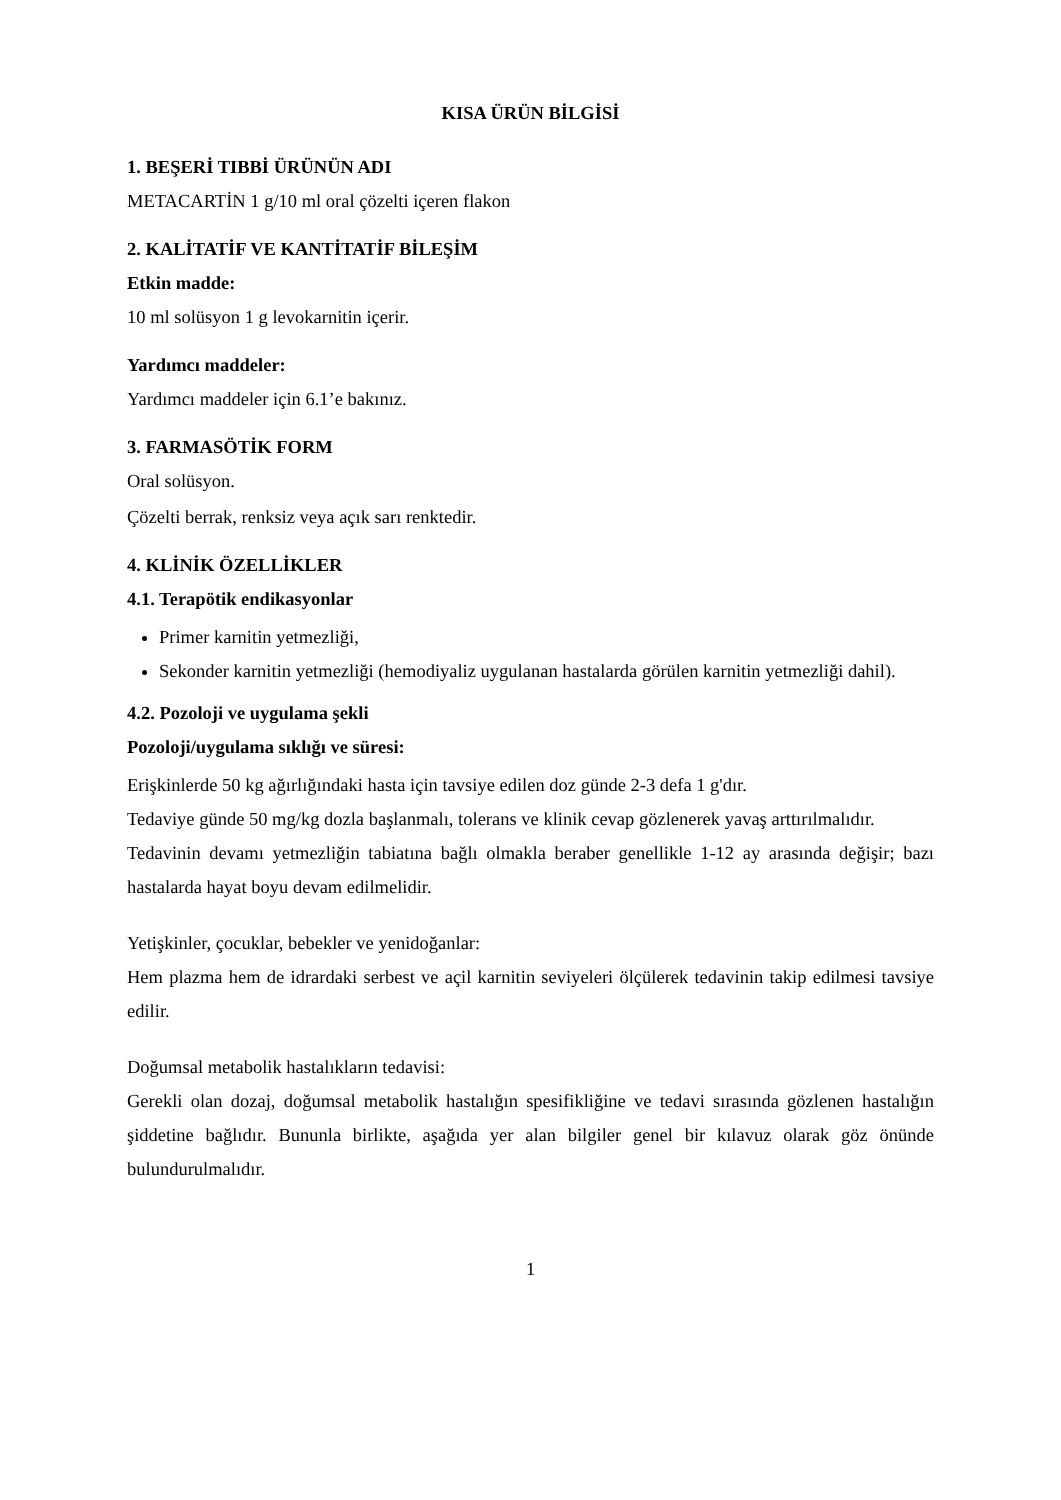KISA ÜRÜN BİLGİSİ
1. BEŞERİ TIBBİ ÜRÜNÜN ADI
METACARTİN 1 g/10 ml oral çözelti içeren flakon
2. KALİTATİF VE KANTİTATİF BİLEŞİM
Etkin madde:
10 ml solüsyon 1 g levokarnitin içerir.
Yardımcı maddeler:
Yardımcı maddeler için 6.1’e bakınız.
3. FARMASÖTİK FORM
Oral solüsyon.
Çözelti berrak, renksiz veya açık sarı renktedir.
4. KLİNİK ÖZELLİKLER
4.1. Terapötik endikasyonlar
Primer karnitin yetmezliği,
Sekonder karnitin yetmezliği (hemodiyaliz uygulanan hastalarda görülen karnitin yetmezliği dahil).
4.2. Pozoloji ve uygulama şekli
Pozoloji/uygulama sıklığı ve süresi:
Erişkinlerde 50 kg ağırlığındaki hasta için tavsiye edilen doz günde 2-3 defa 1 g'dır.
Tedaviye günde 50 mg/kg dozla başlanmalı, tolerans ve klinik cevap gözlenerek yavaş arttırılmalıdır.
Tedavinin devamı yetmezliğin tabiatına bağlı olmakla beraber genellikle 1-12 ay arasında değişir; bazı hastalarda hayat boyu devam edilmelidir.
Yetişkinler, çocuklar, bebekler ve yenidoğanlar:
Hem plazma hem de idrardaki serbest ve açil karnitin seviyeleri ölçülerek tedavinin takip edilmesi tavsiye edilir.
Doğumsal metabolik hastalıkların tedavisi:
Gerekli olan dozaj, doğumsal metabolik hastalığın spesifikliğine ve tedavi sırasında gözlenen hastalığın şiddetine bağlıdır. Bununla birlikte, aşağıda yer alan bilgiler genel bir kılavuz olarak göz önünde bulundurulmalıdır.
1